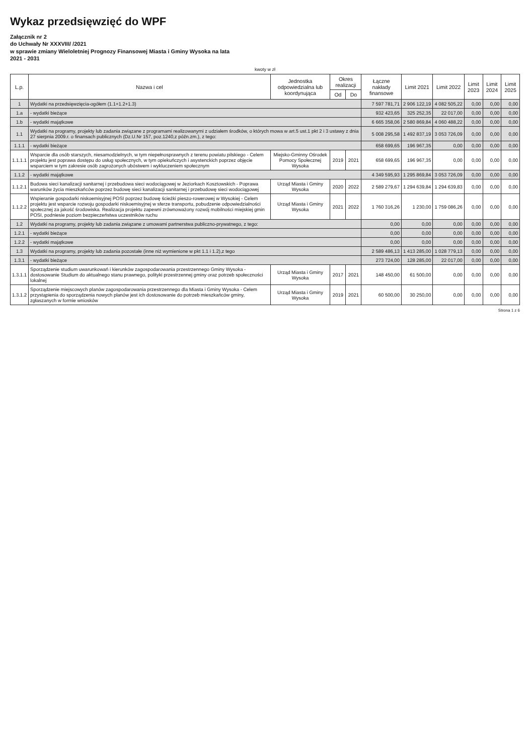Wykaz przedsięwzięć do WPF
Załącznik nr 2
do Uchwały Nr XXXVIII/ /2021
w sprawie zmiany Wieloletniej Prognozy Finansowej Miasta i Gminy Wysoka na lata
2021 - 2031
kwoty w zł
| L.p. | Nazwa i cel | Jednostka odpowiedzialna lub koordynująca | Okres realizacji | | Łączne nakłady finansowe | Limit 2021 | Limit 2022 | Limit 2023 | Limit 2024 | Limit 2025 |
| --- | --- | --- | --- | --- | --- | --- | --- | --- | --- | --- |
| | | | Od | Do | | | | | | |
| 1 | Wydatki na przedsięwzięcia-ogółem (1.1+1.2+1.3) | | | | 7 597 781,71 | 2 906 122,19 | 4 082 505,22 | 0,00 | 0,00 | 0,00 |
| 1.a | - wydatki bieżące | | | | 932 423,65 | 325 252,35 | 22 017,00 | 0,00 | 0,00 | 0,00 |
| 1.b | - wydatki majątkowe | | | | 6 665 358,06 | 2 580 869,84 | 4 060 488,22 | 0,00 | 0,00 | 0,00 |
| 1.1 | Wydatki na programy, projekty lub zadania związane z programami realizowanymi z udziałem środków, o których mowa w art.5 ust.1 pkt 2 i 3 ustawy z dnia 27 sierpnia 2009.r. o finansach publicznych (Dz.U.Nr 157, poz.1240,z późn.zm.), z tego: | | | | 5 008 295,58 | 1 492 837,19 | 3 053 726,09 | 0,00 | 0,00 | 0,00 |
| 1.1.1 | - wydatki bieżące | | | | 658 699,65 | 196 967,35 | 0,00 | 0,00 | 0,00 | 0,00 |
| 1.1.1.1 | Wsparcie dla osób starszych, niesamodzielnych, w tym niepełnosprawnych z terenu powiatu pilskiego - Celem projektu jest poprawa dostępu do usług społecznych, w tym opiekuńczych i asystenckich poprzez objęcie wsparciem w tym zakresie osób zagrożonych ubóstwem i wykluczeniem społecznym | Miejsko-Gminny Ośrodek Pomocy Społecznej Wysoka | 2019 | 2021 | 658 699,65 | 196 967,35 | 0,00 | 0,00 | 0,00 | 0,00 |
| 1.1.2 | - wydatki majątkowe | | | | 4 349 595,93 | 1 295 869,84 | 3 053 726,09 | 0,00 | 0,00 | 0,00 |
| 1.1.2.1 | Budowa sieci kanalizacji sanitarnej i przebudowa sieci wodociągowej w Jeziorkach Kosztowskich - Poprawa warunków życia mieszkańców poprzez budowę sieci kanalizacji sanitarnej i przebudowę sieci wodociągowej | Urząd Miasta i Gminy Wysoka | 2020 | 2022 | 2 589 279,67 | 1 294 639,84 | 1 294 639,83 | 0,00 | 0,00 | 0,00 |
| 1.1.2.2 | Wspieranie gospodarki niskoemisyjnej POSI poprzez budowę ścieżki pieszo-rowerowej w Wysokiej - Celem projektu jest wsparcie rozwoju gospodarki niskoemisyjnej w sferze transportu, pobudzenie odpowiedzialności społecznej za jakość środowiska. Realizacja projektu zapewni zrównoważony rozwój mobilności miejskiej gmin POSI, podniesie poziom bezpieczeństwa uczestników ruchu | Urząd Miasta i Gminy Wysoka | 2021 | 2022 | 1 760 316,26 | 1 230,00 | 1 759 086,26 | 0,00 | 0,00 | 0,00 |
| 1.2 | Wydatki na programy, projekty lub zadania związane z umowami partnerstwa publiczno-prywatnego, z tego: | | | | 0,00 | 0,00 | 0,00 | 0,00 | 0,00 | 0,00 |
| 1.2.1 | - wydatki bieżące | | | | 0,00 | 0,00 | 0,00 | 0,00 | 0,00 | 0,00 |
| 1.2.2 | - wydatki majątkowe | | | | 0,00 | 0,00 | 0,00 | 0,00 | 0,00 | 0,00 |
| 1.3 | Wydatki na programy, projekty lub zadania pozostałe (inne niż wymienione w pkt 1.1 i 1.2),z tego | | | | 2 589 486,13 | 1 413 285,00 | 1 028 779,13 | 0,00 | 0,00 | 0,00 |
| 1.3.1 | - wydatki bieżące | | | | 273 724,00 | 128 285,00 | 22 017,00 | 0,00 | 0,00 | 0,00 |
| 1.3.1.1 | Sporządzenie studium uwarunkowań i kierunków zagospodarowania przestrzennego Gminy Wysoka - dostosowanie Studium do aktualnego stanu prawnego, polityki przestrzennej gminy oraz potrzeb społeczności lokalnej | Urząd Miasta i Gminy Wysoka | 2017 | 2021 | 148 450,00 | 61 500,00 | 0,00 | 0,00 | 0,00 | 0,00 |
| 1.3.1.2 | Sporządzenie miejscowych planów zagospodarowania przestrzennego dla Miasta i Gminy Wysoka - Celem przystąpienia do sporządzenia nowych planów jest ich dostosowanie do potrzeb mieszkańców gminy, zgłaszanych w formie wniosków | Urząd Miasta i Gminy Wysoka | 2019 | 2021 | 60 500,00 | 30 250,00 | 0,00 | 0,00 | 0,00 | 0,00 |
Strona 1 z 6